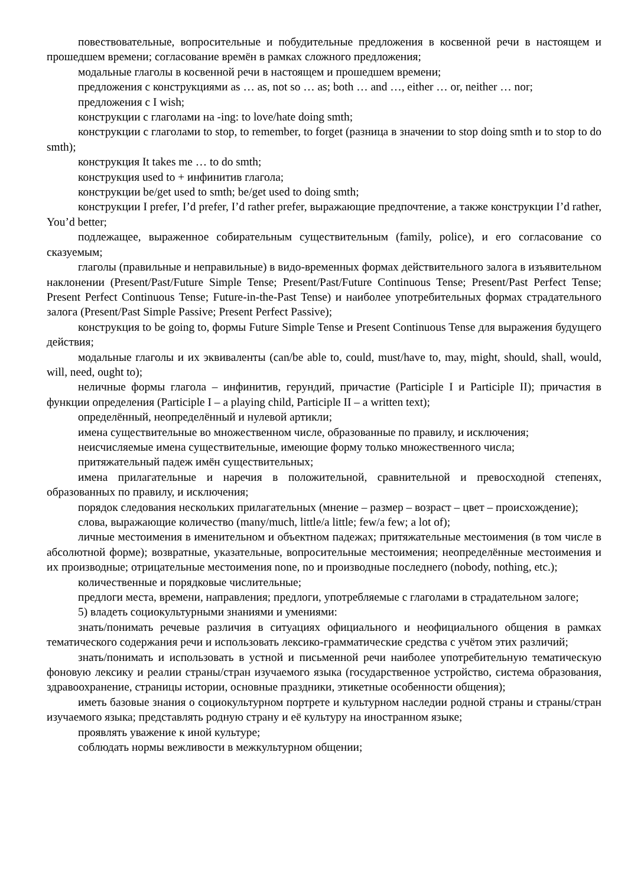повествовательные, вопросительные и побудительные предложения в косвенной речи в настоящем и прошедшем времени; согласование времён в рамках сложного предложения;
модальные глаголы в косвенной речи в настоящем и прошедшем времени;
предложения с конструкциями as … as, not so … as; both … and …, either … or, neither … nor;
предложения с I wish;
конструкции с глаголами на -ing: to love/hate doing smth;
конструкции с глаголами to stop, to remember, to forget (разница в значении to stop doing smth и to stop to do smth);
конструкция It takes me … to do smth;
конструкция used to + инфинитив глагола;
конструкции be/get used to smth; be/get used to doing smth;
конструкции I prefer, I’d prefer, I’d rather prefer, выражающие предпочтение, а также конструкции I’d rather, You’d better;
подлежащее, выраженное собирательным существительным (family, police), и его согласование со сказуемым;
глаголы (правильные и неправильные) в видо-временных формах действительного залога в изъявительном наклонении (Present/Past/Future Simple Tense; Present/Past/Future Continuous Tense; Present/Past Perfect Tense; Present Perfect Continuous Tense; Future-in-the-Past Tense) и наиболее употребительных формах страдательного залога (Present/Past Simple Passive; Present Perfect Passive);
конструкция to be going to, формы Future Simple Tense и Present Continuous Tense для выражения будущего действия;
модальные глаголы и их эквиваленты (can/be able to, could, must/have to, may, might, should, shall, would, will, need, ought to);
неличные формы глагола – инфинитив, герундий, причастие (Participle I и Participle II); причастия в функции определения (Participle I – a playing child, Participle II – a written text);
определённый, неопределённый и нулевой артикли;
имена существительные во множественном числе, образованные по правилу, и исключения;
неисчисляемые имена существительные, имеющие форму только множественного числа;
притяжательный падеж имён существительных;
имена прилагательные и наречия в положительной, сравнительной и превосходной степенях, образованных по правилу, и исключения;
порядок следования нескольких прилагательных (мнение – размер – возраст – цвет – происхождение);
слова, выражающие количество (many/much, little/a little; few/a few; a lot of);
личные местоимения в именительном и объектном падежах; притяжательные местоимения (в том числе в абсолютной форме); возвратные, указательные, вопросительные местоимения; неопределённые местоимения и их производные; отрицательные местоимения none, no и производные последнего (nobody, nothing, etc.);
количественные и порядковые числительные;
предлоги места, времени, направления; предлоги, употребляемые с глаголами в страдательном залоге;
5) владеть социокультурными знаниями и умениями:
знать/понимать речевые различия в ситуациях официального и неофициального общения в рамках тематического содержания речи и использовать лексико-грамматические средства с учётом этих различий;
знать/понимать и использовать в устной и письменной речи наиболее употребительную тематическую фоновую лексику и реалии страны/стран изучаемого языка (государственное устройство, система образования, здравоохранение, страницы истории, основные праздники, этикетные особенности общения);
иметь базовые знания о социокультурном портрете и культурном наследии родной страны и страны/стран изучаемого языка; представлять родную страну и её культуру на иностранном языке;
проявлять уважение к иной культуре;
соблюдать нормы вежливости в межкультурном общении;